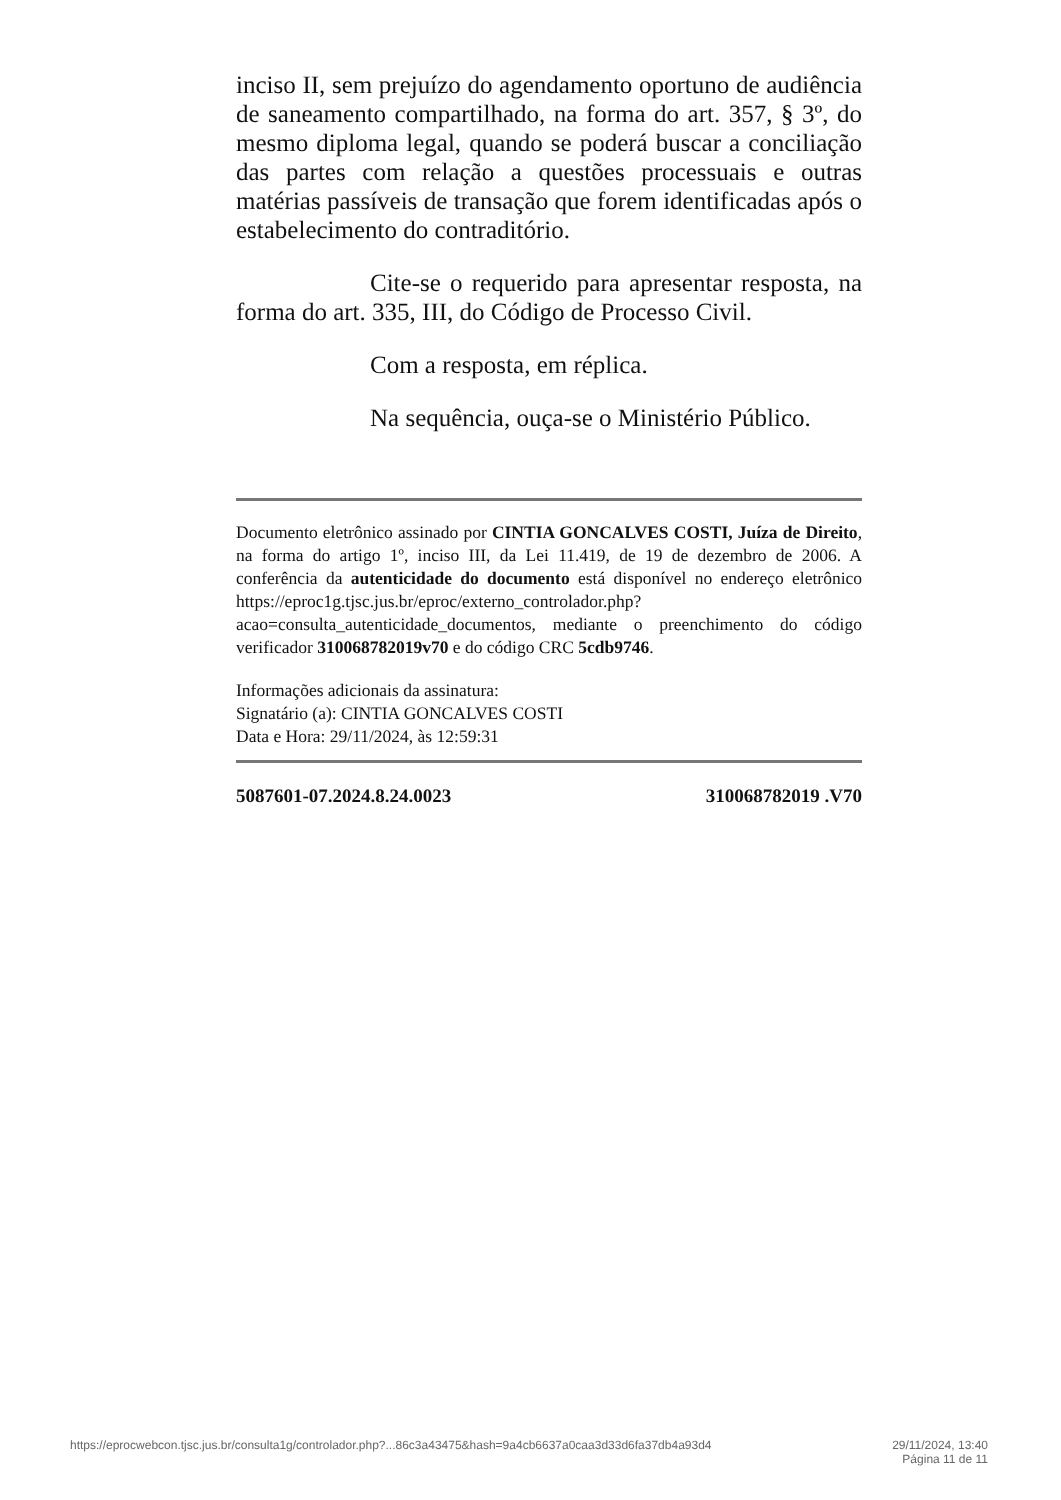inciso II, sem prejuízo do agendamento oportuno de audiência de saneamento compartilhado, na forma do art. 357, § 3º, do mesmo diploma legal, quando se poderá buscar a conciliação das partes com relação a questões processuais e outras matérias passíveis de transação que forem identificadas após o estabelecimento do contraditório.
Cite-se o requerido para apresentar resposta, na forma do art. 335, III, do Código de Processo Civil.
Com a resposta, em réplica.
Na sequência, ouça-se o Ministério Público.
Documento eletrônico assinado por CINTIA GONCALVES COSTI, Juíza de Direito, na forma do artigo 1º, inciso III, da Lei 11.419, de 19 de dezembro de 2006. A conferência da autenticidade do documento está disponível no endereço eletrônico https://eproc1g.tjsc.jus.br/eproc/externo_controlador.php?acao=consulta_autenticidade_documentos, mediante o preenchimento do código verificador 310068782019v70 e do código CRC 5cdb9746.
Informações adicionais da assinatura:
Signatário (a): CINTIA GONCALVES COSTI
Data e Hora: 29/11/2024, às 12:59:31
5087601-07.2024.8.24.0023 310068782019 .V70
https://eprocwebcon.tjsc.jus.br/consulta1g/controlador.php?...86c3a43475&hash=9a4cb6637a0caa3d33d6fa37db4a93d4 29/11/2024, 13:40
Página 11 de 11